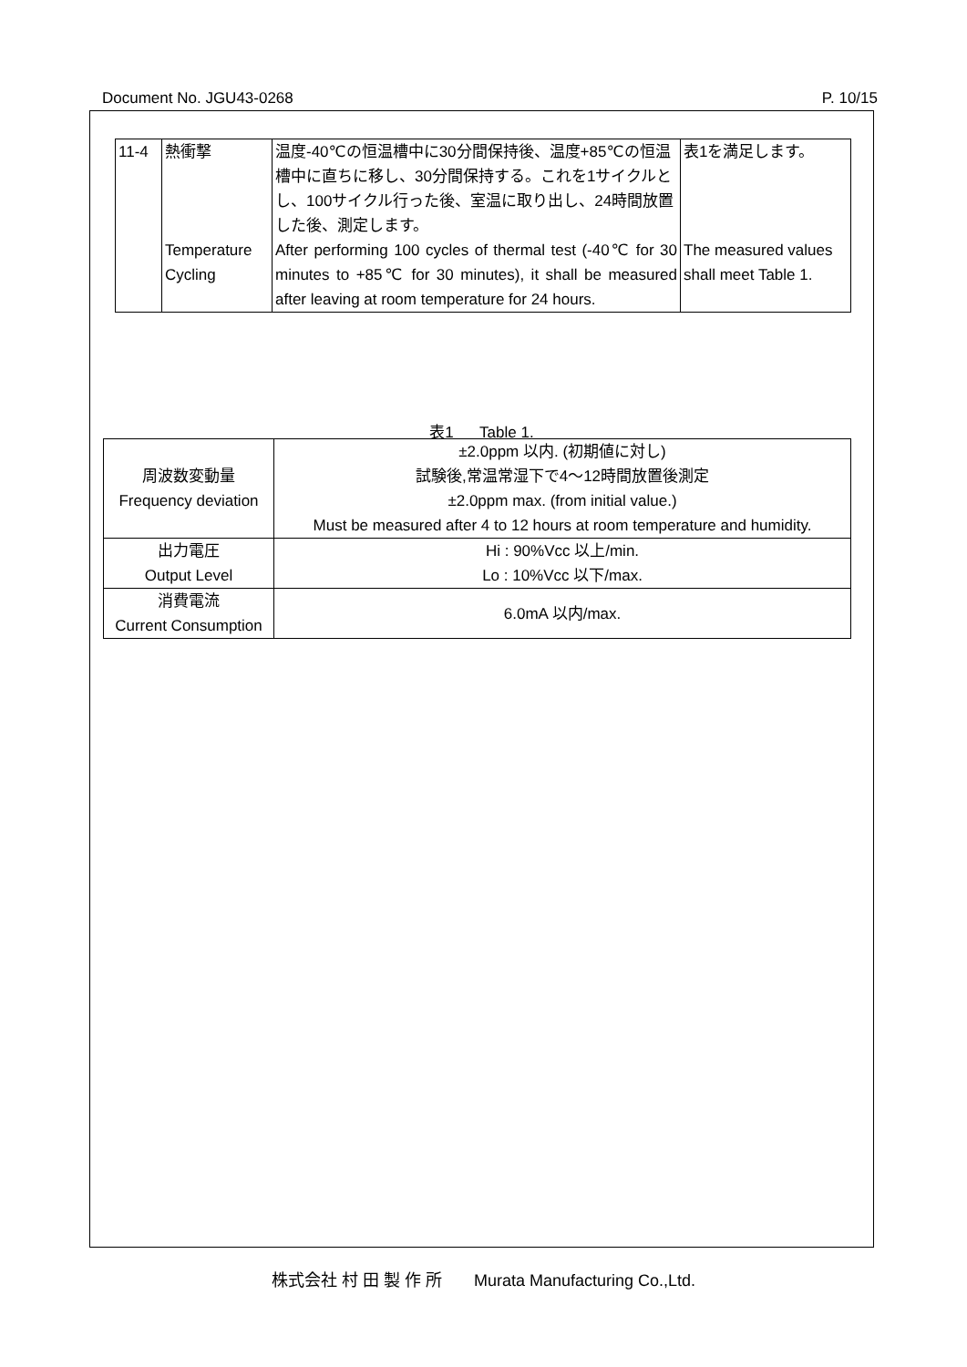Document No. JGU43-0268 P. 10/15
| 11-4 | 熱衝撃 | 温度-40℃の恒温槽中に30分間保持後、温度+85℃の恒温槽中に直ちに移し、30分間保持する。これを1サイクルとし、100サイクル行った後、室温に取り出し、24時間放置した後、測定します。 | 表1を満足します。 |
| | Temperature Cycling | After performing 100 cycles of thermal test (-40℃ for 30 minutes to +85℃ for 30 minutes), it shall be measured after leaving at room temperature for 24 hours. | The measured values shall meet Table 1. |
表1 Table 1.
| 周波数変動量 Frequency deviation | ±2.0ppm 以内. (初期値に対し) 試験後,常温常湿下で4～12時間放置後測定 ±2.0ppm max. (from initial value.) Must be measured after 4 to 12 hours at room temperature and humidity. |
| 出力電圧 Output Level | Hi : 90%Vcc 以上/min. Lo : 10%Vcc 以下/max. |
| 消費電流 Current Consumption | 6.0mA 以内/max. |
株式会社 村 田 製 作 所 Murata Manufacturing Co.,Ltd.